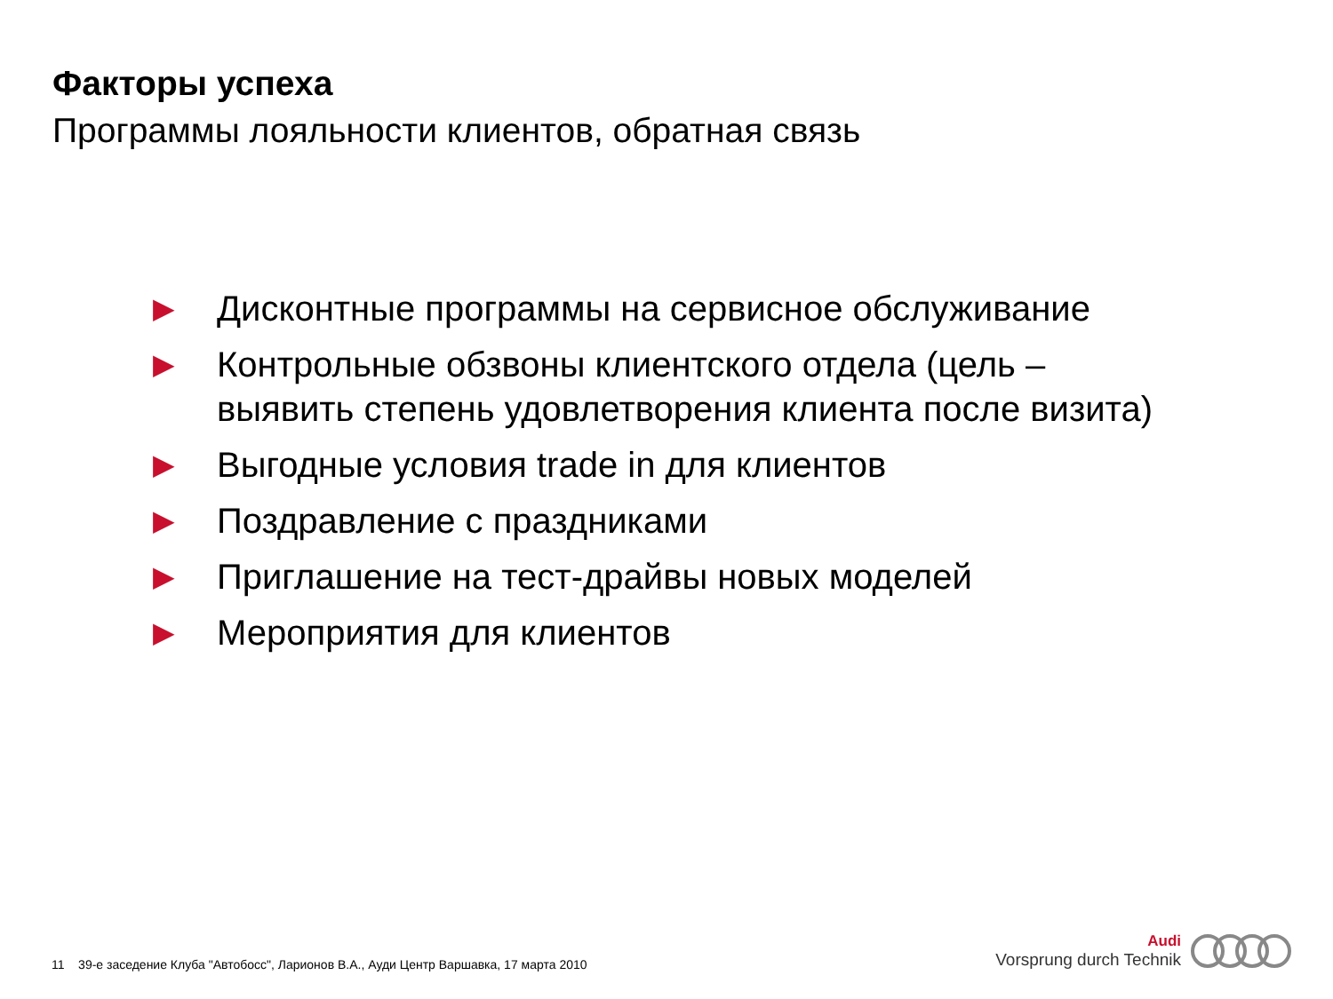Факторы успеха
Программы лояльности клиентов, обратная связь
▶ Дисконтные программы на сервисное обслуживание
▶ Контрольные обзвоны клиентского отдела (цель – выявить степень удовлетворения клиента после визита)
▶ Выгодные условия trade in для клиентов
▶ Поздравление с праздниками
▶ Приглашение на тест-драйвы новых моделей
▶ Мероприятия для клиентов
11 39-е заседение Клуба "Автобосс", Ларионов В.А., Ауди Центр Варшавка, 17 марта 2010
Audi
Vorsprung durch Technik